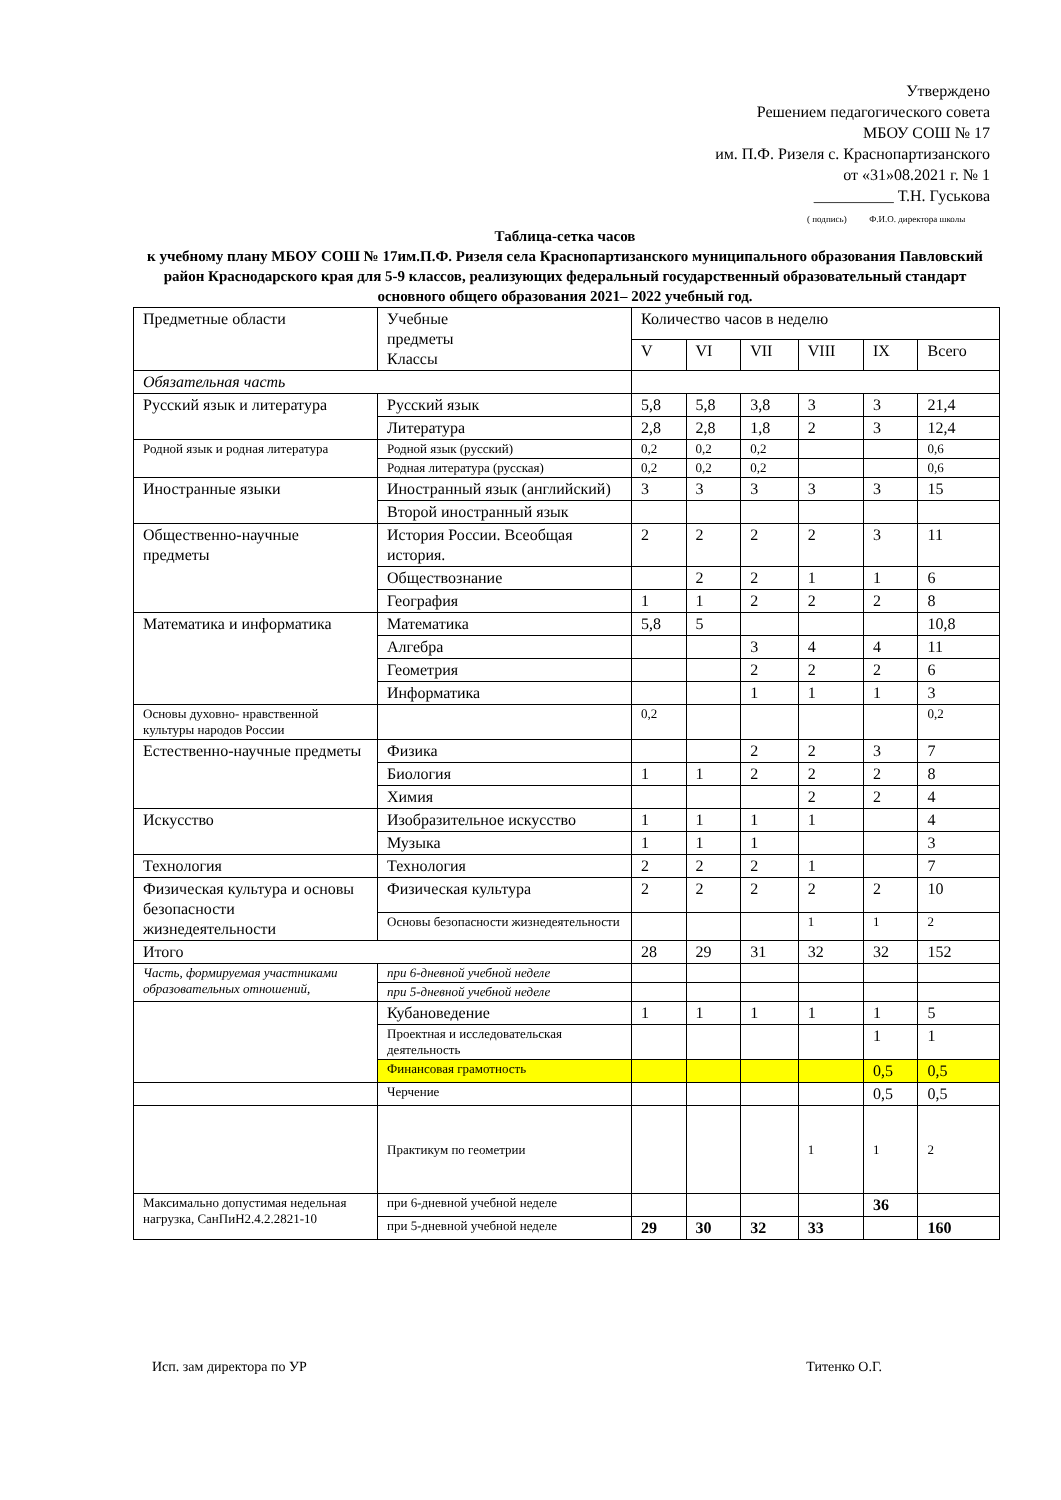Утверждено
Решением педагогического совета
МБОУ СОШ № 17
им. П.Ф. Ризеля с. Краснопартизанского
от «31»08.2021 г. № 1
__________ Т.Н. Гуськова
( подпись) Ф.И.О. директора школы
Таблица-сетка часов
к учебному плану МБОУ СОШ № 17им.П.Ф. Ризеля села Краснопартизанского муниципального образования Павловский район Краснодарского края для 5-9 классов, реализующих федеральный государственный образовательный стандарт основного общего образования 2021– 2022 учебный год.
| Предметные области | Учебные предметы Классы | Количество часов в неделю | | | | | |
| | | V | VI | VII | VIII | IX | Всего |
| Обязательная часть | | | | | | | |
| Русский язык и литература | Русский язык | 5,8 | 5,8 | 3,8 | 3 | 3 | 21,4 |
| | Литература | 2,8 | 2,8 | 1,8 | 2 | 3 | 12,4 |
| Родной язык и родная литература | Родной язык (русский) | 0,2 | 0,2 | 0,2 | | | 0,6 |
| | Родная литература (русская) | 0,2 | 0,2 | 0,2 | | | 0,6 |
| Иностранные языки | Иностранный язык (английский) | 3 | 3 | 3 | 3 | 3 | 15 |
| | Второй иностранный язык | | | | | | |
| Общественно-научные предметы | История России. Всеобщая история. | 2 | 2 | 2 | 2 | 3 | 11 |
| | Обществознание | | 2 | 2 | 1 | 1 | 6 |
| | География | 1 | 1 | 2 | 2 | 2 | 8 |
| Математика и информатика | Математика | 5,8 | 5 | | | | 10,8 |
| | Алгебра | | | 3 | 4 | 4 | 11 |
| | Геометрия | | | 2 | 2 | 2 | 6 |
| | Информатика | | | 1 | 1 | 1 | 3 |
| Основы духовно- нравственной культуры народов России | | 0,2 | | | | | 0,2 |
| Естественно-научные предметы | Физика | | | 2 | 2 | 3 | 7 |
| | Биология | 1 | 1 | 2 | 2 | 2 | 8 |
| | Химия | | | | 2 | 2 | 4 |
| Искусство | Изобразительное искусство | 1 | 1 | 1 | 1 | | 4 |
| | Музыка | 1 | 1 | 1 | | | 3 |
| Технология | Технология | 2 | 2 | 2 | 1 | | 7 |
| Физическая культура и основы безопасности жизнедеятельности | Физическая культура | 2 | 2 | 2 | 2 | 2 | 10 |
| | Основы безопасности жизнедеятельности | | | | 1 | 1 | 2 |
| Итого | | 28 | 29 | 31 | 32 | 32 | 152 |
| Часть, формируемая участниками образовательных отношений, | при 6-дневной учебной неделе | | | | | | |
| | при 5-дневной учебной неделе | | | | | | |
| | Кубановедение | 1 | 1 | 1 | 1 | 1 | 5 |
| | Проектная и исследовательская деятельность | | | | | 1 | 1 |
| | Финансовая грамотность | | | | | 0,5 | 0,5 |
| | Черчение | | | | | 0,5 | 0,5 |
| | Практикум по геометрии | | | | 1 | 1 | 2 |
| Максимально допустимая недельная нагрузка, СанПиН2.4.2.2821-10 | при 6-дневной учебной неделе | | | | | 36 | |
| | при 5-дневной учебной неделе | 29 | 30 | 32 | 33 | | 160 |
Исп. зам директора по УР Титенко О.Г.